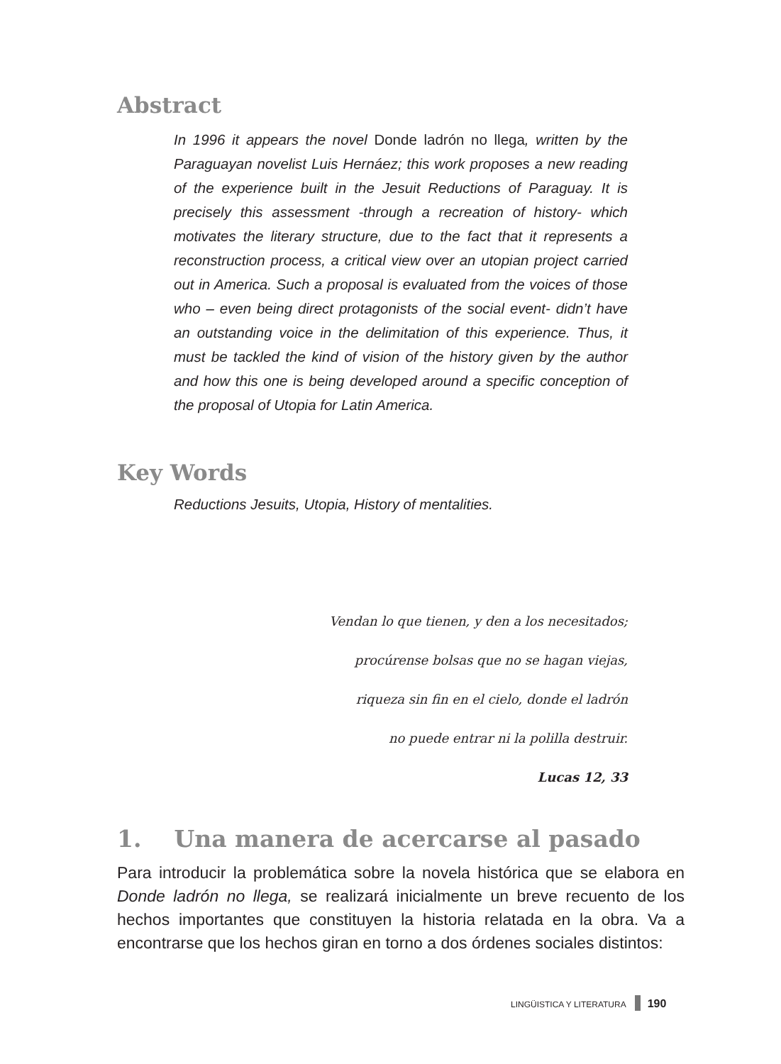Abstract
In 1996 it appears the novel Donde ladrón no llega, written by the Paraguayan novelist Luis Hernáez; this work proposes a new reading of the experience built in the Jesuit Reductions of Paraguay. It is precisely this assessment -through a recreation of history- which motivates the literary structure, due to the fact that it represents a reconstruction process, a critical view over an utopian project carried out in America. Such a proposal is evaluated from the voices of those who – even being direct protagonists of the social event- didn’t have an outstanding voice in the delimitation of this experience. Thus, it must be tackled the kind of vision of the history given by the author and how this one is being developed around a specific conception of the proposal of Utopia for Latin America.
Key Words
Reductions Jesuits, Utopia, History of mentalities.
Vendan lo que tienen, y den a los necesitados;
procúrense bolsas que no se hagan viejas,
riqueza sin fin en el cielo, donde el ladrón
no puede entrar ni la polilla destruir.
Lucas 12, 33
1. Una manera de acercarse al pasado
Para introducir la problemática sobre la novela histórica que se elabora en Donde ladrón no llega, se realizará inicialmente un breve recuento de los hechos importantes que constituyen la historia relatada en la obra. Va a encontrarse que los hechos giran en torno a dos órdenes sociales distintos:
LINGÜISTICA Y LITERATURA 190